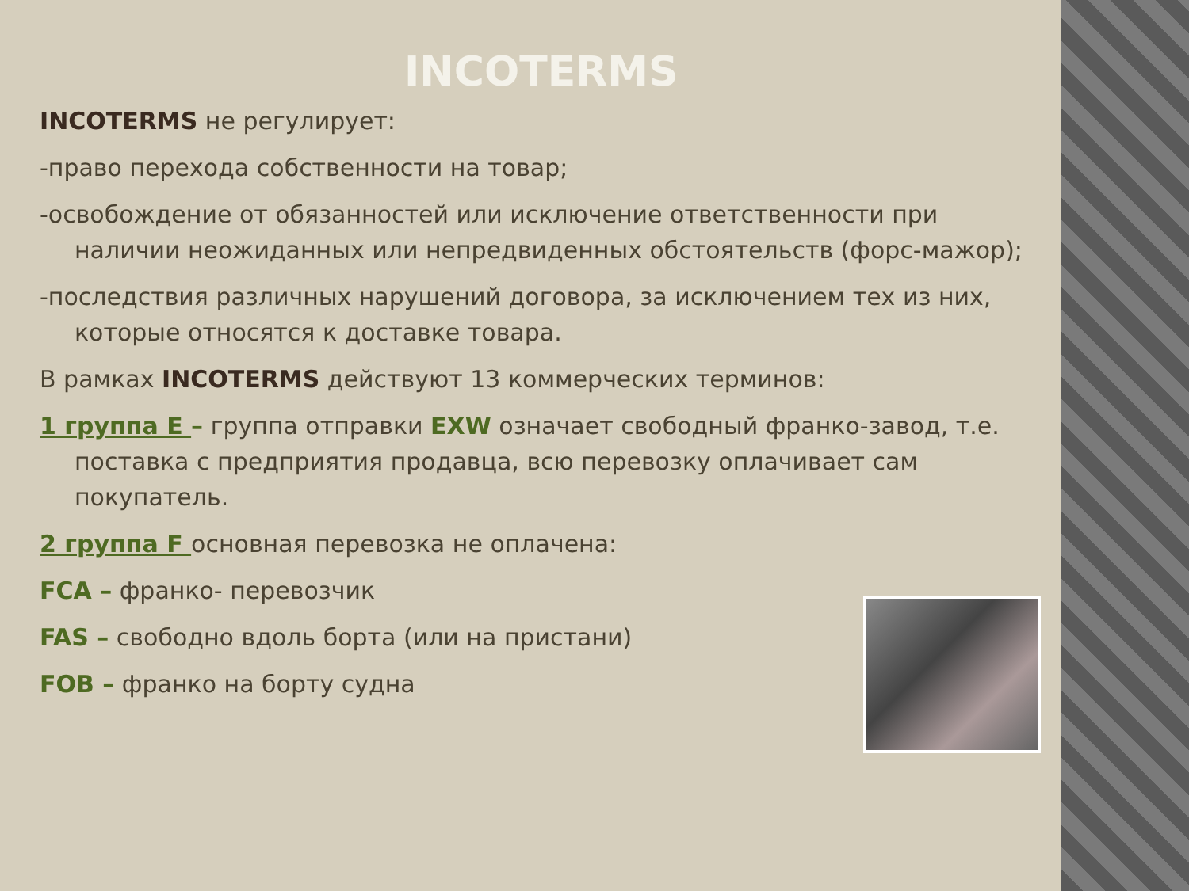INCOTERMS
INCOTERMS не регулирует:
-право перехода собственности на товар;
-освобождение от обязанностей или исключение ответственности при наличии неожиданных или непредвиденных обстоятельств (форс-мажор);
-последствия различных нарушений договора, за исключением тех из них, которые относятся к доставке товара.
В рамках INCOTERMS действуют 13 коммерческих терминов:
1 группа Е – группа отправки EXW означает свободный франко-завод, т.е. поставка с предприятия продавца, всю перевозку оплачивает сам покупатель.
2 группа F основная перевозка не оплачена:
FCA – франко- перевозчик
FAS – свободно вдоль борта (или на пристани)
FOB – франко на борту судна